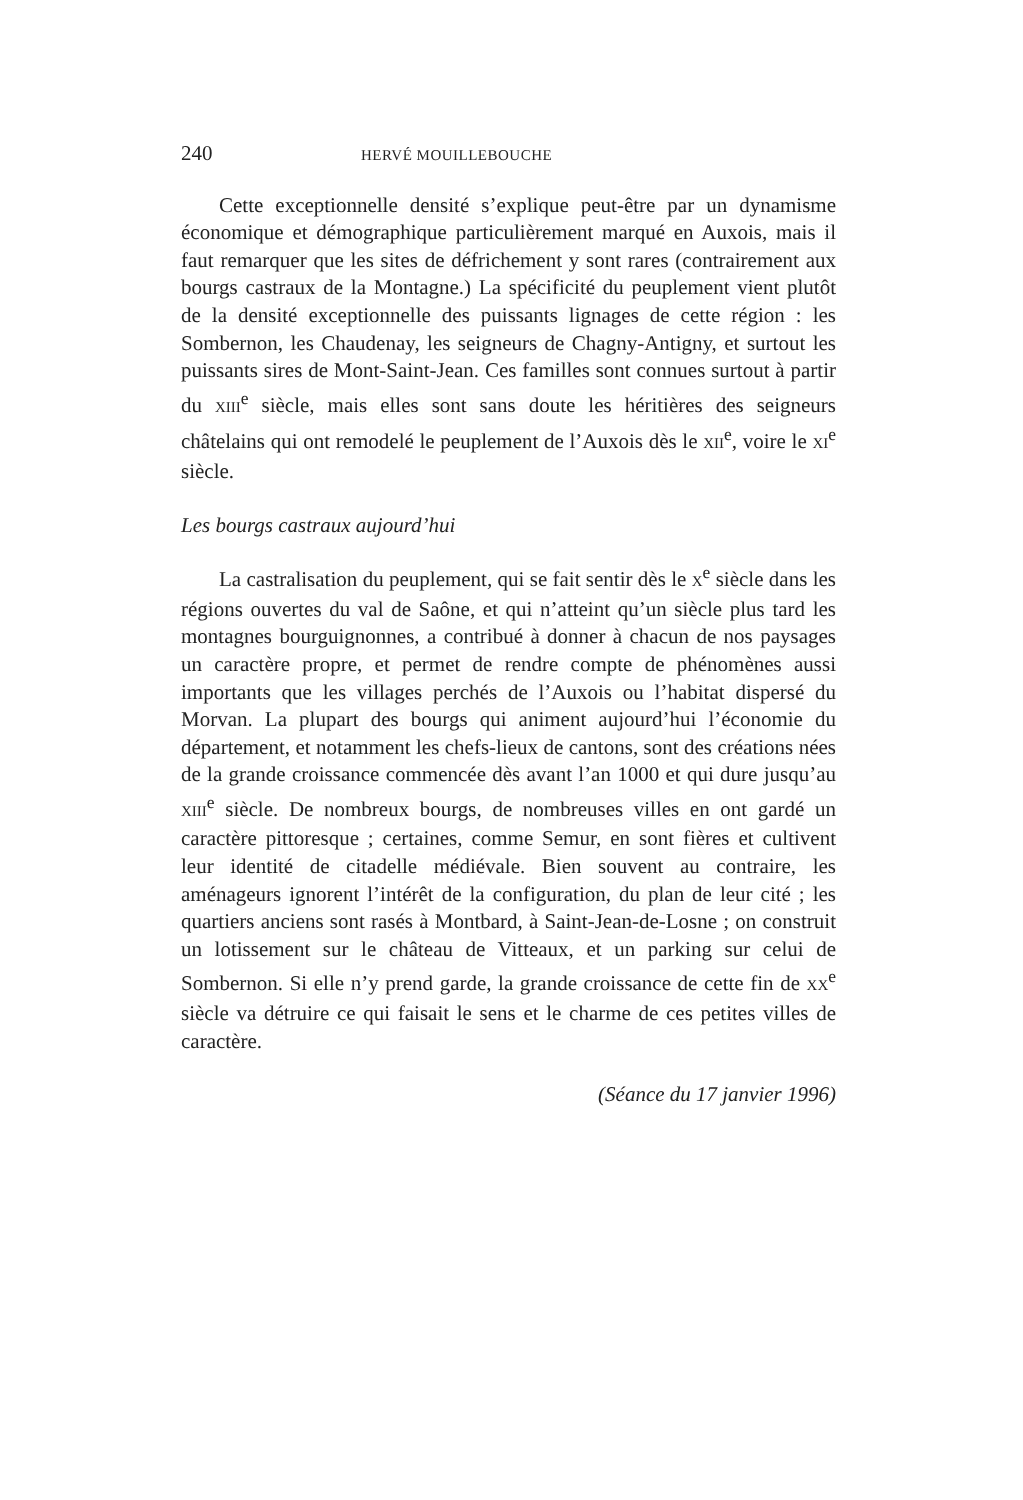240 HERVÉ MOUILLEBOUCHE
Cette exceptionnelle densité s’explique peut-être par un dynamisme économique et démographique particulièrement marqué en Auxois, mais il faut remarquer que les sites de défrichement y sont rares (contrairement aux bourgs castraux de la Montagne.) La spécificité du peuplement vient plutôt de la densité exceptionnelle des puissants lignages de cette région : les Sombernon, les Chaudenay, les seigneurs de Chagny-Antigny, et surtout les puissants sires de Mont-Saint-Jean. Ces familles sont connues surtout à partir du XIII<sup>e</sup> siècle, mais elles sont sans doute les héritières des seigneurs châtelains qui ont remodelé le peuplement de l’Auxois dès le XII<sup>e</sup>, voire le XI<sup>e</sup> siècle.
Les bourgs castraux aujourd’hui
La castralisation du peuplement, qui se fait sentir dès le X<sup>e</sup> siècle dans les régions ouvertes du val de Saône, et qui n’atteint qu’un siècle plus tard les montagnes bourguignonnes, a contribué à donner à chacun de nos paysages un caractère propre, et permet de rendre compte de phénomènes aussi importants que les villages perchés de l’Auxois ou l’habitat dispersé du Morvan. La plupart des bourgs qui animent aujourd’hui l’économie du département, et notamment les chefs-lieux de cantons, sont des créations nées de la grande croissance commencée dès avant l’an 1000 et qui dure jusqu’au XIII<sup>e</sup> siècle. De nombreux bourgs, de nombreuses villes en ont gardé un caractère pittoresque ; certaines, comme Semur, en sont fières et cultivent leur identité de citadelle médiévale. Bien souvent au contraire, les aménageurs ignorent l’intérêt de la configuration, du plan de leur cité ; les quartiers anciens sont rasés à Montbard, à Saint-Jean-de-Losne ; on construit un lotissement sur le château de Vitteaux, et un parking sur celui de Sombernon. Si elle n’y prend garde, la grande croissance de cette fin de XX<sup>e</sup> siècle va détruire ce qui faisait le sens et le charme de ces petites villes de caractère.
(Séance du 17 janvier 1996)